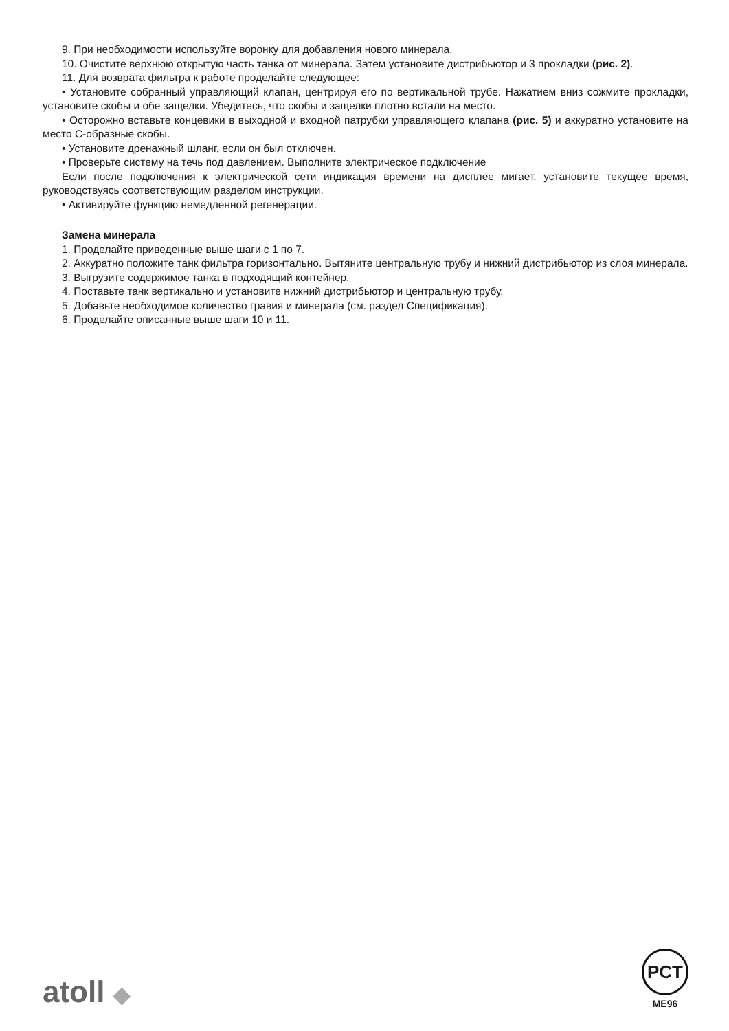9. При необходимости используйте воронку для добавления нового минерала.
10. Очистите верхнюю открытую часть танка от минерала. Затем установите дистрибьютор и 3 прокладки (рис. 2).
11. Для возврата фильтра к работе проделайте следующее:
• Установите собранный управляющий клапан, центрируя его по вертикальной трубе. Нажатием вниз сожмите прокладки, установите скобы и обе защелки. Убедитесь, что скобы и защелки плотно встали на место.
• Осторожно вставьте концевики в выходной и входной патрубки управляющего клапана (рис. 5) и аккуратно установите на место С-образные скобы.
• Установите дренажный шланг, если он был отключен.
• Проверьте систему на течь под давлением. Выполните электрическое подключение
Если после подключения к электрической сети индикация времени на дисплее мигает, установите текущее время, руководствуясь соответствующим разделом инструкции.
• Активируйте функцию немедленной регенерации.
Замена минерала
1. Проделайте приведенные выше шаги с 1 по 7.
2. Аккуратно положите танк фильтра горизонтально. Вытяните центральную трубу и нижний дистрибьютор из слоя минерала.
3. Выгрузите содержимое танка в подходящий контейнер.
4. Поставьте танк вертикально и установите нижний дистрибьютор и центральную трубу.
5. Добавьте необходимое количество гравия и минерала (см. раздел Спецификация).
6. Проделайте описанные выше шаги 10 и 11.
atoll ◆
PCT
ME96